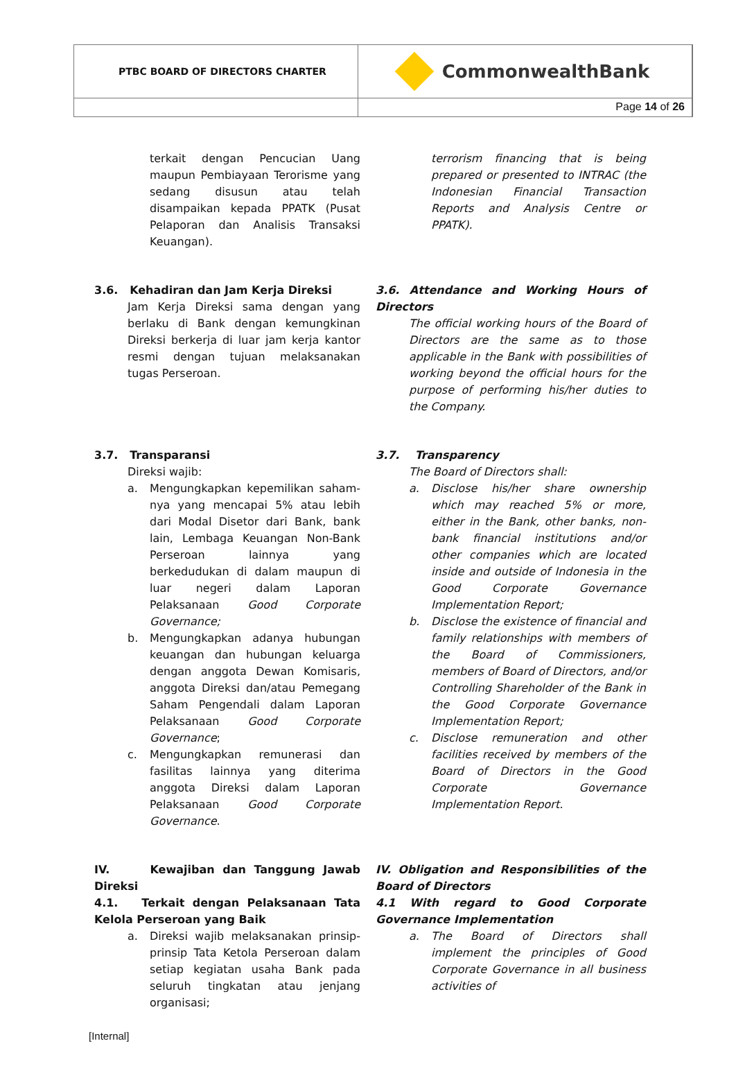PTBC BOARD OF DIRECTORS CHARTER
CommonwealthBank
Page 14 of 26
terkait dengan Pencucian Uang maupun Pembiayaan Terorisme yang sedang disusun atau telah disampaikan kepada PPATK (Pusat Pelaporan dan Analisis Transaksi Keuangan).
terrorism financing that is being prepared or presented to INTRAC (the Indonesian Financial Transaction Reports and Analysis Centre or PPATK).
3.6. Kehadiran dan Jam Kerja Direksi
Jam Kerja Direksi sama dengan yang berlaku di Bank dengan kemungkinan Direksi berkerja di luar jam kerja kantor resmi dengan tujuan melaksanakan tugas Perseroan.
3.6. Attendance and Working Hours of Directors
The official working hours of the Board of Directors are the same as to those applicable in the Bank with possibilities of working beyond the official hours for the purpose of performing his/her duties to the Company.
3.7. Transparansi
Direksi wajib:
a. Mengungkapkan kepemilikan saham-nya yang mencapai 5% atau lebih dari Modal Disetor dari Bank, bank lain, Lembaga Keuangan Non-Bank Perseroan lainnya yang berkedudukan di dalam maupun di luar negeri dalam Laporan Pelaksanaan Good Corporate Governance;
b. Mengungkapkan adanya hubungan keuangan dan hubungan keluarga dengan anggota Dewan Komisaris, anggota Direksi dan/atau Pemegang Saham Pengendali dalam Laporan Pelaksanaan Good Corporate Governance;
c. Mengungkapkan remunerasi dan fasilitas lainnya yang diterima anggota Direksi dalam Laporan Pelaksanaan Good Corporate Governance.
3.7. Transparency
The Board of Directors shall:
a. Disclose his/her share ownership which may reached 5% or more, either in the Bank, other banks, non-bank financial institutions and/or other companies which are located inside and outside of Indonesia in the Good Corporate Governance Implementation Report;
b. Disclose the existence of financial and family relationships with members of the Board of Commissioners, members of Board of Directors, and/or Controlling Shareholder of the Bank in the Good Corporate Governance Implementation Report;
c. Disclose remuneration and other facilities received by members of the Board of Directors in the Good Corporate Governance Implementation Report.
IV. Kewajiban dan Tanggung Jawab Direksi
4.1. Terkait dengan Pelaksanaan Tata Kelola Perseroan yang Baik
a. Direksi wajib melaksanakan prinsip-prinsip Tata Ketola Perseroan dalam setiap kegiatan usaha Bank pada seluruh tingkatan atau jenjang organisasi;
IV. Obligation and Responsibilities of the Board of Directors
4.1 With regard to Good Corporate Governance Implementation
a. The Board of Directors shall implement the principles of Good Corporate Governance in all business activities of
[Internal]